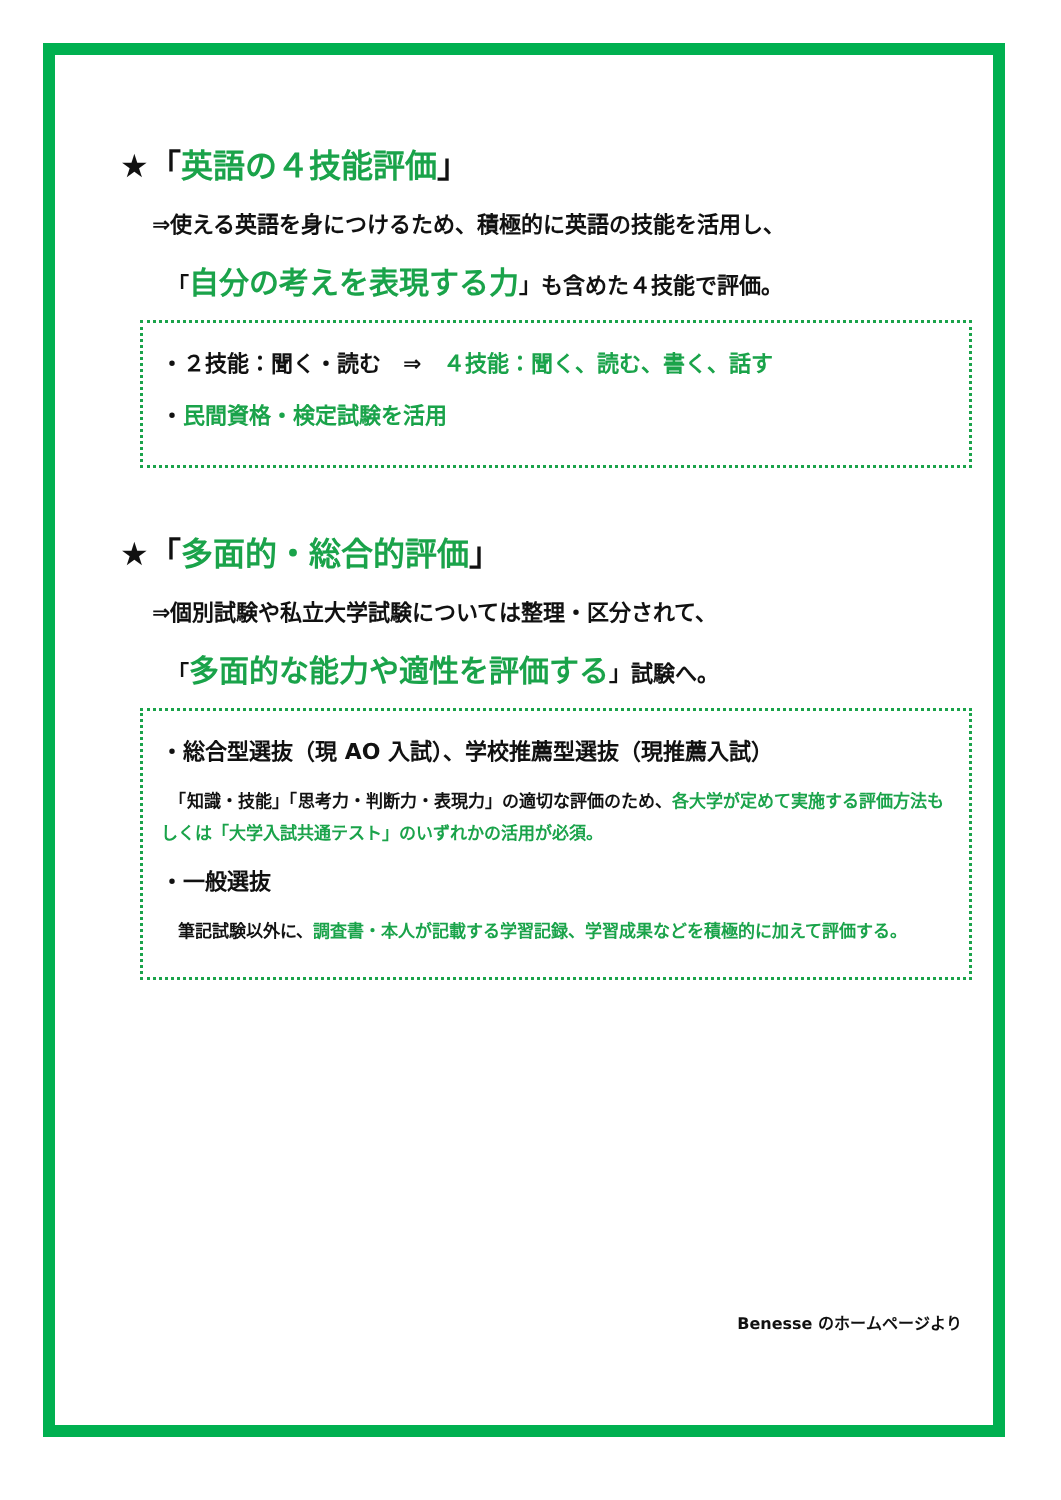★「英語の４技能評価」
⇒使える英語を身につけるため、積極的に英語の技能を活用し、
「自分の考えを表現する力」も含めた４技能で評価。
・２技能：聞く・読む　⇒　４技能：聞く、読む、書く、話す
・民間資格・検定試験を活用
★「多面的・総合的評価」
⇒個別試験や私立大学試験については整理・区分されて、
「多面的な能力や適性を評価する」試験へ。
・総合型選抜（現 AO 入試）、学校推薦型選抜（現推薦入試）
　「知識・技能」「思考力・判断力・表現力」の適切な評価のため、各大学が定めて実施する評価方法もしくは「大学入試共通テスト」のいずれかの活用が必須。
・一般選抜
　筆記試験以外に、調査書・本人が記載する学習記録、学習成果などを積極的に加えて評価する。
Benesse のホームページより